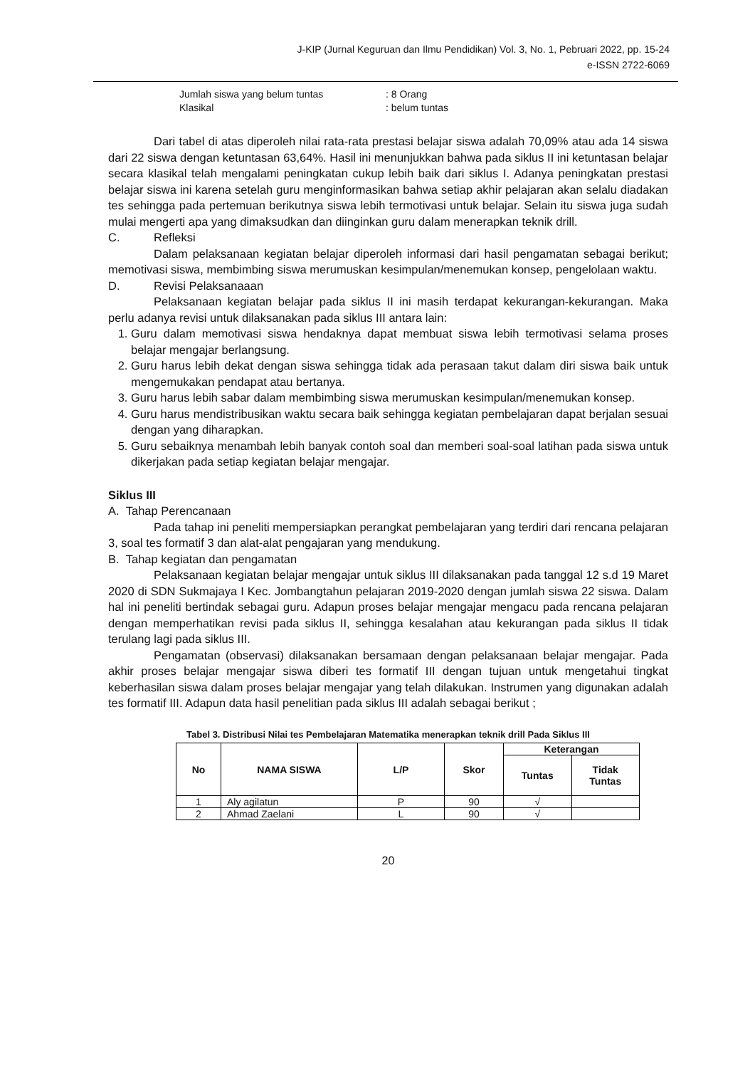J-KIP (Jurnal Keguruan dan Ilmu Pendidikan) Vol. 3, No. 1, Pebruari 2022, pp. 15-24
e-ISSN 2722-6069
Jumlah siswa yang belum tuntas: 8 Orang
Klasikal: belum tuntas
Dari tabel di atas diperoleh nilai rata-rata prestasi belajar siswa adalah 70,09% atau ada 14 siswa dari 22 siswa dengan ketuntasan 63,64%. Hasil ini menunjukkan bahwa pada siklus II ini ketuntasan belajar secara klasikal telah mengalami peningkatan cukup lebih baik dari siklus I. Adanya peningkatan prestasi belajar siswa ini karena setelah guru menginformasikan bahwa setiap akhir pelajaran akan selalu diadakan tes sehingga pada pertemuan berikutnya siswa lebih termotivasi untuk belajar. Selain itu siswa juga sudah mulai mengerti apa yang dimaksudkan dan diinginkan guru dalam menerapkan teknik drill.
C. Refleksi
Dalam pelaksanaan kegiatan belajar diperoleh informasi dari hasil pengamatan sebagai berikut; memotivasi siswa, membimbing siswa merumuskan kesimpulan/menemukan konsep, pengelolaan waktu.
D. Revisi Pelaksanaaan
Pelaksanaan kegiatan belajar pada siklus II ini masih terdapat kekurangan-kekurangan. Maka perlu adanya revisi untuk dilaksanakan pada siklus III antara lain:
1. Guru dalam memotivasi siswa hendaknya dapat membuat siswa lebih termotivasi selama proses belajar mengajar berlangsung.
2. Guru harus lebih dekat dengan siswa sehingga tidak ada perasaan takut dalam diri siswa baik untuk mengemukakan pendapat atau bertanya.
3. Guru harus lebih sabar dalam membimbing siswa merumuskan kesimpulan/menemukan konsep.
4. Guru harus mendistribusikan waktu secara baik sehingga kegiatan pembelajaran dapat berjalan sesuai dengan yang diharapkan.
5. Guru sebaiknya menambah lebih banyak contoh soal dan memberi soal-soal latihan pada siswa untuk dikerjakan pada setiap kegiatan belajar mengajar.
Siklus III
A. Tahap Perencanaan
Pada tahap ini peneliti mempersiapkan perangkat pembelajaran yang terdiri dari rencana pelajaran 3, soal tes formatif 3 dan alat-alat pengajaran yang mendukung.
B. Tahap kegiatan dan pengamatan
Pelaksanaan kegiatan belajar mengajar untuk siklus III dilaksanakan pada tanggal 12 s.d 19 Maret 2020 di SDN Sukmajaya I Kec. Jombangtahun pelajaran 2019-2020 dengan jumlah siswa 22 siswa. Dalam hal ini peneliti bertindak sebagai guru. Adapun proses belajar mengajar mengacu pada rencana pelajaran dengan memperhatikan revisi pada siklus II, sehingga kesalahan atau kekurangan pada siklus II tidak terulang lagi pada siklus III.
Pengamatan (observasi) dilaksanakan bersamaan dengan pelaksanaan belajar mengajar. Pada akhir proses belajar mengajar siswa diberi tes formatif III dengan tujuan untuk mengetahui tingkat keberhasilan siswa dalam proses belajar mengajar yang telah dilakukan. Instrumen yang digunakan adalah tes formatif III. Adapun data hasil penelitian pada siklus III adalah sebagai berikut ;
Tabel 3. Distribusi Nilai tes Pembelajaran Matematika menerapkan teknik drill Pada Siklus III
| No | NAMA SISWA | L/P | Skor | Keterangan | |
| --- | --- | --- | --- | --- | --- |
| | | | | Tuntas | Tidak Tuntas |
| 1 | Aly agilatun | P | 90 | √ | |
| 2 | Ahmad Zaelani | L | 90 | √ | |
20